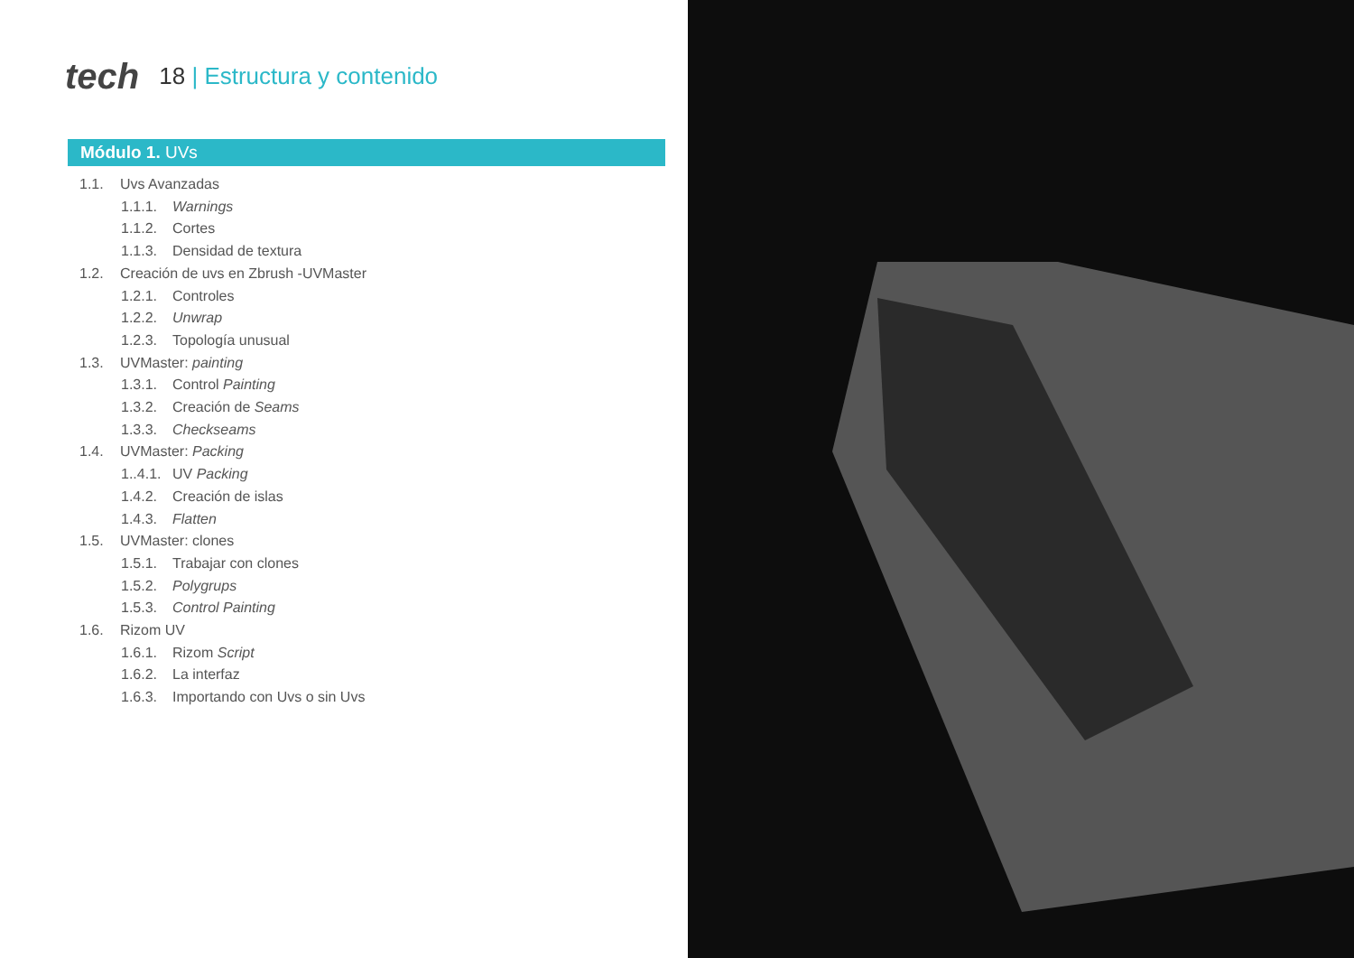tech
18 | Estructura y contenido
Módulo 1. UVs
1.1. Uvs Avanzadas
1.1.1.
Warnings
1.1.2.
Cortes
1.1.3.
Densidad de textura
1.2. Creación de uvs en Zbrush -UVMaster
1.2.1.
Controles
1.2.2.
Unwrap
1.2.3.
Topología unusual
1.3. UVMaster: painting
1.3.1.
Control Painting
1.3.2.
Creación de Seams
1.3.3.
Checkseams
1.4. UVMaster: Packing
1..4.1.
UV Packing
1.4.2.
Creación de islas
1.4.3.
Flatten
1.5. UVMaster: clones
1.5.1.
Trabajar con clones
1.5.2.
Polygrups
1.5.3.
Control Painting
1.6. Rizom UV
1.6.1.
Rizom Script
1.6.2.
La interfaz
1.6.3.
Importando con Uvs o sin Uvs